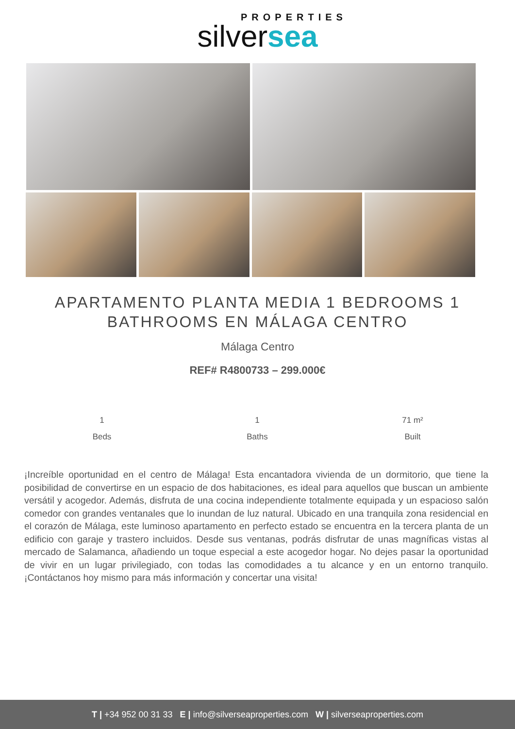PROPERTIES
silversea
APARTAMENTO PLANTA MEDIA 1 BEDROOMS 1 BATHROOMS EN MÁLAGA CENTRO
Málaga Centro
REF# R4800733 – 299.000€
1
Beds
1
Baths
71 m²
Built
¡Increíble oportunidad en el centro de Málaga! Esta encantadora vivienda de un dormitorio, que tiene la posibilidad de convertirse en un espacio de dos habitaciones, es ideal para aquellos que buscan un ambiente versátil y acogedor. Además, disfruta de una cocina independiente totalmente equipada y un espacioso salón comedor con grandes ventanales que lo inundan de luz natural. Ubicado en una tranquila zona residencial en el corazón de Málaga, este luminoso apartamento en perfecto estado se encuentra en la tercera planta de un edificio con garaje y trastero incluidos. Desde sus ventanas, podrás disfrutar de unas magníficas vistas al mercado de Salamanca, añadiendo un toque especial a este acogedor hogar. No dejes pasar la oportunidad de vivir en un lugar privilegiado, con todas las comodidades a tu alcance y en un entorno tranquilo. ¡Contáctanos hoy mismo para más información y concertar una visita!
T | +34 952 00 31 33 E | info@silverseaproperties.com W | silverseaproperties.com